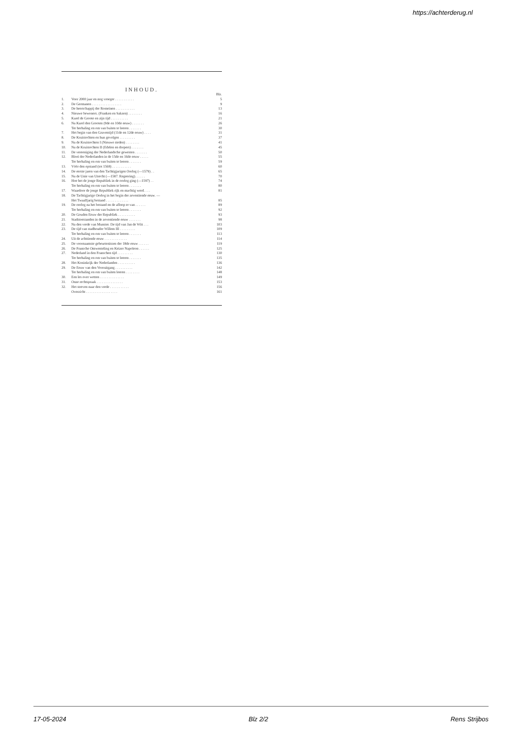https://achterderug.nl
INHOUD.
| | | Blz. |
| 1. | Voor 2000 jaar en nog vroeger . . . . . . . . . . . | 5 |
| 2. | De Germanen . . . . . . . . . . . . . . . . . | 9 |
| 3. | De heerschappij der Romeinen . . . . . . . . . . . | 13 |
| 4. | Nieuwe bewoners. (Franken en Saksen) . . . . . . . . | 16 |
| 5. | Karel de Groote en zijn tijd . . . . . . . . . . | 21 |
| 6. | Na Karel den Grooten (9de en 10de eeuw) . . . . . . . | 26 |
| | Ter herhaling en om van buiten te leeren . . . . . . . | 30 |
| 7. | Het begin van den Graventijd (11de en 12de eeuw) . . . . | 31 |
| 8. | De Kruistochten en hun gevolgen . . . . . . . . . | 37 |
| 9. | Na de Kruistochten I (Nieuwe steden) . . . . . . . . | 41 |
| 10. | Na de Kruistochten II (Edelen en dorpers) . . . . . . . | 45 |
| 11. | De vereeniging der Nederlandsche gewesten . . . . . . . | 50 |
| 12. | Bloei der Nederlanden in de 15de en 16de eeuw . . . . . | 55 |
| | Ter herhaling en om van buiten te leeren . . . . . . . | 59 |
| 13. | Vóór den opstand (tot 1568) . . . . . . . . . . . | 60 |
| 14. | De eerste jaren van den Tachtigjarigen Oorlog (—1579) . . | 65 |
| 15. | Na de Unie van Utrecht (—1587. Regeering). . . . . . | 70 |
| 16. | Hoe het de jonge Republiek in de oorlog ging (—1597) . . | 74 |
| | Ter herhaling en om van buiten te leeren . . . . . . . | 80 |
| 17. | Waardoor de jonge Republiek rijk en machtig werd. . . . | 81 |
| 18. | De Tachtigjarige Oorlog in het begin der zeventiende eeuw. — Het Twaalfjarig bestand . . . . . . . . . . . . . | 85 |
| 19. | De oorlog na het bestand en de afloop er van . . . . . . | 89 |
| | Ter herhaling en om van buiten te leeren . . . . . . . | 92 |
| 20. | De Gouden Eeuw der Republiek . . . . . . . . . . | 93 |
| 21. | Stadstoestanden in de zeventiende eeuw . . . . . . . | 98 |
| 22. | Na den vrede van Munster. De tijd van Jan de Witt . . . | 103 |
| 23. | De tijd van stadhouder Willem III . . . . . . . . . | 109 |
| | Ter herhaling en om van buiten te leeren . . . . . . . | 113 |
| 24. | Uit de achttiende eeuw . . . . . . . . . . . . . | 114 |
| 25. | De voornaamste gebeurtenissen der 18de eeuw . . . . . . | 119 |
| 26. | De Fransche Omwenteling en Keizer Napoleon . . . . . . | 125 |
| 27. | Nederland in den Franschen tijd . . . . . . . . . | 130 |
| | Ter herhaling en om van buiten te leeren . . . . . . . | 135 |
| 28. | Het Koninkrijk der Nederlanden . . . . . . . . . . | 136 |
| 29. | De Eeuw van den Vooruitgang . . . . . . . . . . | 142 |
| | Ter herhaling en om van buiten leeren . . . . . . . . | 148 |
| 30. | Een les over wetten . . . . . . . . . . . . . . | 149 |
| 31. | Onze rechtspraak . . . . . . . . . . . . . . . | 153 |
| 32. | Het streven naar den vrede . . . . . . . . . . . | 156 |
| | Overzicht . . . . . . . . . . . . . . . . . . | 161 |
17-05-2024 Blz 2/2 Rens Strijbos